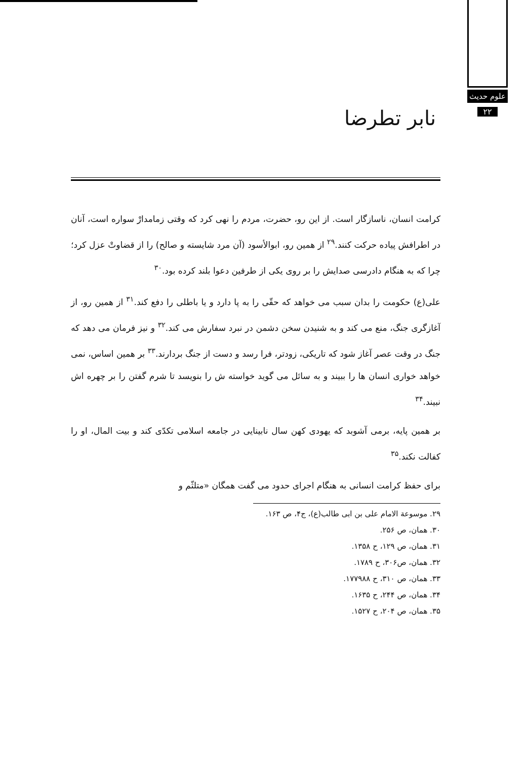علوم حدیث
۲۲
نابر تطرضا
کرامت انسان، ناسازگار است. از این رو، حضرت، مردم را نهی کرد که وقتی زمامدارْ سواره است، آنان در اطرافش پیاده حرکت کنند.<sup>۲۹</sup> از همین رو، ابوالأسود (آن مرد شایسته و صالح) را از قضاوتْ عزل کرد؛ چرا که به هنگام دادرسی صدایش را بر روی یکی از طرفین دعوا بلند کرده بود.<sup>۳۰</sup>
علی(ع) حکومت را بدان سبب می خواهد که حقّی را به پا دارد و یا باطلی را دفع کند.<sup>۳۱</sup> از همین رو، از آغازگری جنگ، منع می کند و به شنیدن سخن دشمن در نبرد سفارش می کند.<sup>۳۲</sup> و نیز فرمان می دهد که جنگ در وقت عصر آغاز شود که تاریکی، زودتر، فرا رسد و دست از جنگ بردارند.<sup>۳۳</sup> بر همین اساس، نمی خواهد خواری انسان ها را ببیند و به سائل می گوید خواسته ش را بنویسد تا شرم گفتن را بر چهره اش نبیند.<sup>۳۴</sup>
بر همین پایه، برمی آشوبد که یهودی کهن سال نابینایی در جامعه اسلامی تکدّی کند و بیت المال، او را کفالت نکند.<sup>۳۵</sup>
برای حفظ کرامت انسانی به هنگام اجرای حدود می گفت همگان «متلثّم و
۲۹. موسوعة الامام علی بن ابی طالب(ع)، ج۴، ص ۱۶۳.
۳۰. همان، ص ۲۵۶.
۳۱. همان، ص ۱۲۹، ح ۱۳۵۸.
۳۲. همان، ص۳۰۶، ح ۱۷۸۹.
۳۳. همان، ص ۳۱۰، ح ۱۷۷۹۸۸.
۳۴. همان، ص ۲۴۴، ح ۱۶۳۵.
۳۵. همان، ص ۲۰۴، ح ۱۵۲۷.